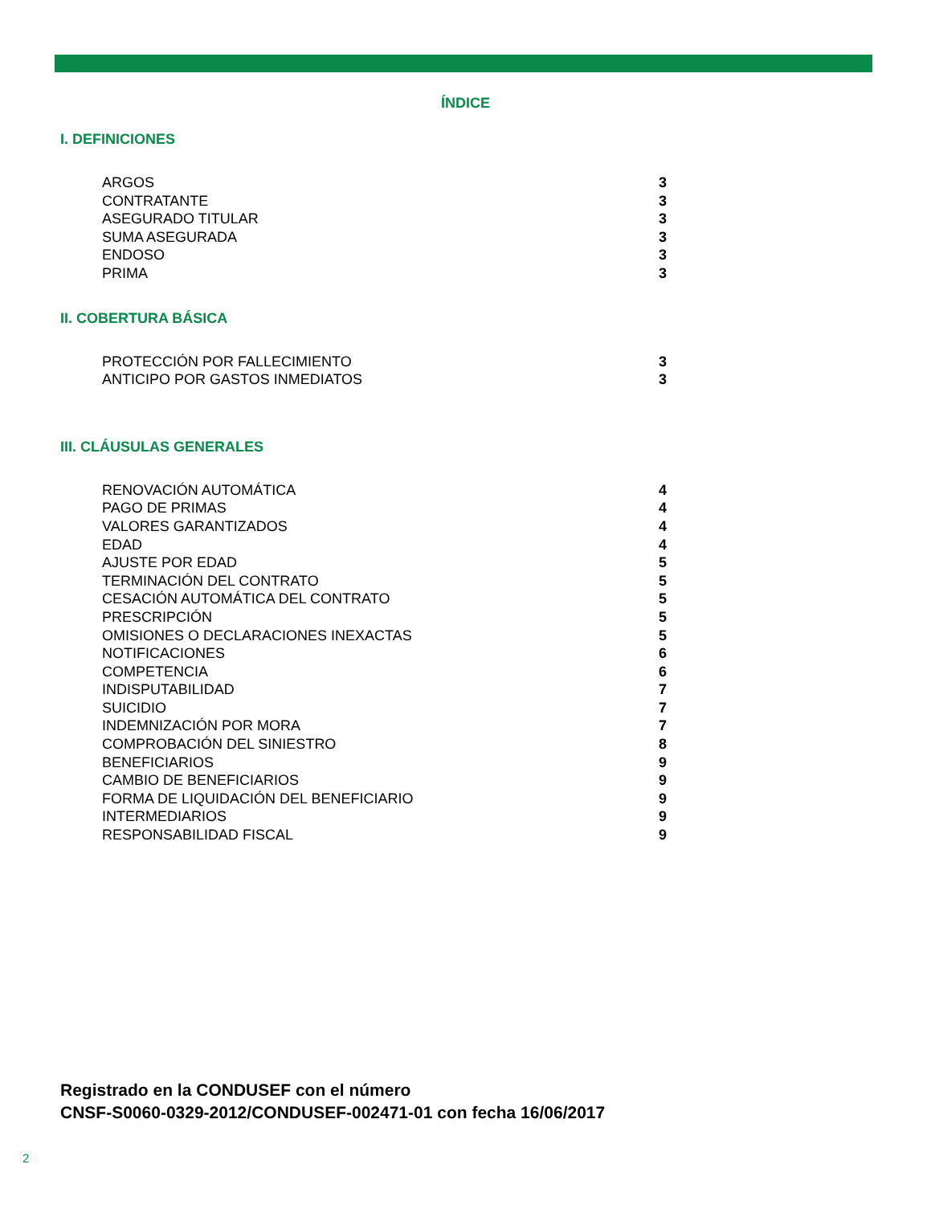ÍNDICE
I. DEFINICIONES
ARGOS 3
CONTRATANTE 3
ASEGURADO TITULAR 3
SUMA ASEGURADA 3
ENDOSO 3
PRIMA 3
II. COBERTURA BÁSICA
PROTECCIÓN POR FALLECIMIENTO 3
ANTICIPO POR GASTOS INMEDIATOS 3
III. CLÁUSULAS GENERALES
RENOVACIÓN AUTOMÁTICA 4
PAGO DE PRIMAS 4
VALORES GARANTIZADOS 4
EDAD 4
AJUSTE POR EDAD 5
TERMINACIÓN DEL CONTRATO 5
CESACIÓN AUTOMÁTICA DEL CONTRATO 5
PRESCRIPCIÓN 5
OMISIONES O DECLARACIONES INEXACTAS 5
NOTIFICACIONES 6
COMPETENCIA 6
INDISPUTABILIDAD 7
SUICIDIO 7
INDEMNIZACIÓN POR MORA 7
COMPROBACIÓN DEL SINIESTRO 8
BENEFICIARIOS 9
CAMBIO DE BENEFICIARIOS 9
FORMA DE LIQUIDACIÓN DEL BENEFICIARIO 9
INTERMEDIARIOS 9
RESPONSABILIDAD FISCAL 9
Registrado en la CONDUSEF con el número
CNSF-S0060-0329-2012/CONDUSEF-002471-01 con fecha 16/06/2017
2